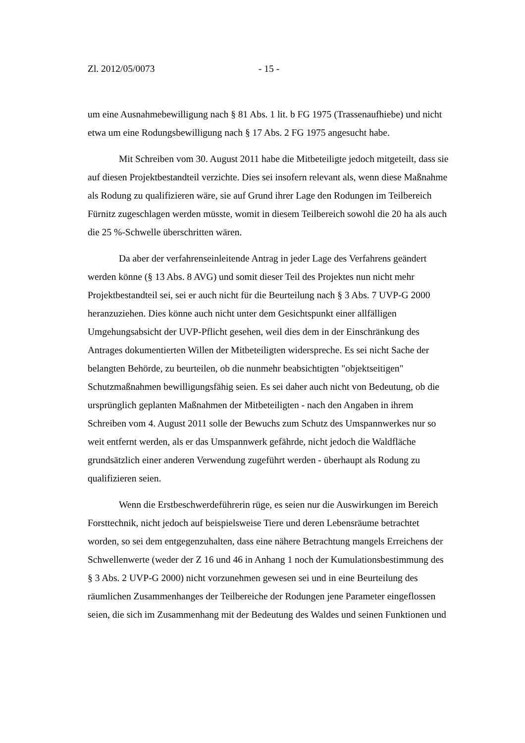Zl. 2012/05/0073 - 15 -
um eine Ausnahmebewilligung nach § 81 Abs. 1 lit. b FG 1975 (Trassenaufhiebe) und nicht etwa um eine Rodungsbewilligung nach § 17 Abs. 2 FG 1975 angesucht habe.
Mit Schreiben vom 30. August 2011 habe die Mitbeteiligte jedoch mitgeteilt, dass sie auf diesen Projektbestandteil verzichte. Dies sei insofern relevant als, wenn diese Maßnahme als Rodung zu qualifizieren wäre, sie auf Grund ihrer Lage den Rodungen im Teilbereich Fürnitz zugeschlagen werden müsste, womit in diesem Teilbereich sowohl die 20 ha als auch die 25 %-Schwelle überschritten wären.
Da aber der verfahrenseinleitende Antrag in jeder Lage des Verfahrens geändert werden könne (§ 13 Abs. 8 AVG) und somit dieser Teil des Projektes nun nicht mehr Projektbestandteil sei, sei er auch nicht für die Beurteilung nach § 3 Abs. 7 UVP-G 2000 heranzuziehen. Dies könne auch nicht unter dem Gesichtspunkt einer allfälligen Umgehungsabsicht der UVP-Pflicht gesehen, weil dies dem in der Einschränkung des Antrages dokumentierten Willen der Mitbeteiligten widerspreche. Es sei nicht Sache der belangten Behörde, zu beurteilen, ob die nunmehr beabsichtigten "objektseitigen" Schutzmaßnahmen bewilligungsfähig seien. Es sei daher auch nicht von Bedeutung, ob die ursprünglich geplanten Maßnahmen der Mitbeteiligten - nach den Angaben in ihrem Schreiben vom 4. August 2011 solle der Bewuchs zum Schutz des Umspannwerkes nur so weit entfernt werden, als er das Umspannwerk gefährde, nicht jedoch die Waldfläche grundsätzlich einer anderen Verwendung zugeführt werden - überhaupt als Rodung zu qualifizieren seien.
Wenn die Erstbeschwerdeführerin rüge, es seien nur die Auswirkungen im Bereich Forsttechnik, nicht jedoch auf beispielsweise Tiere und deren Lebensräume betrachtet worden, so sei dem entgegenzuhalten, dass eine nähere Betrachtung mangels Erreichens der Schwellenwerte (weder der Z 16 und 46 in Anhang 1 noch der Kumulationsbestimmung des § 3 Abs. 2 UVP-G 2000) nicht vorzunehmen gewesen sei und in eine Beurteilung des räumlichen Zusammenhanges der Teilbereiche der Rodungen jene Parameter eingeflossen seien, die sich im Zusammenhang mit der Bedeutung des Waldes und seinen Funktionen und